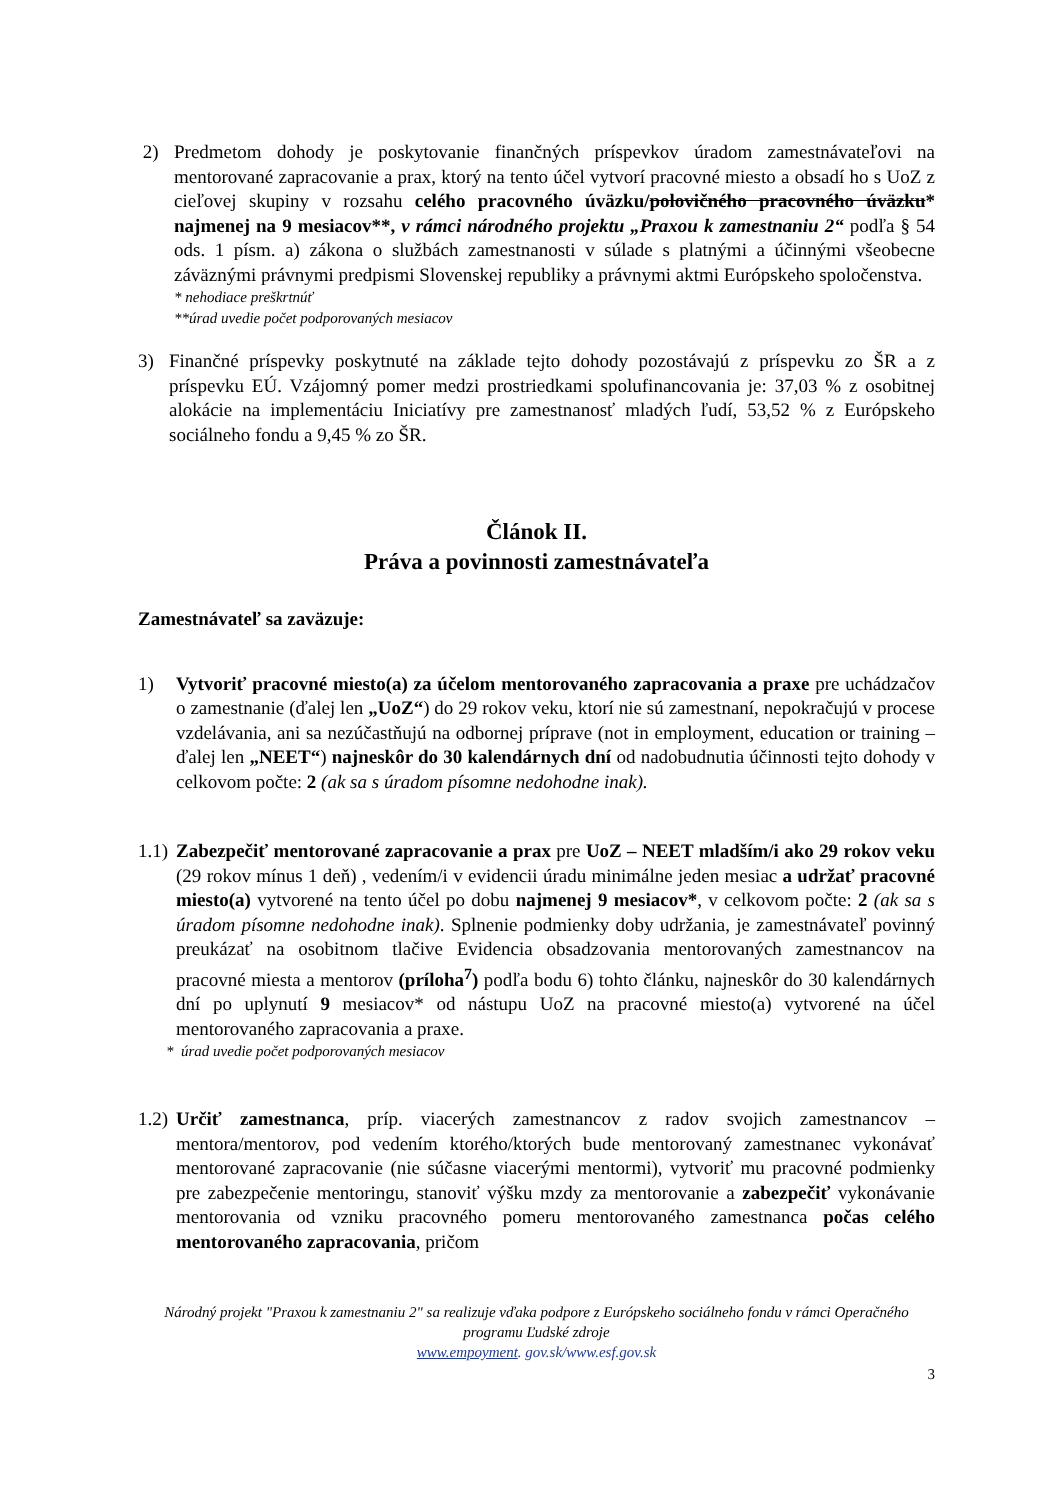2) Predmetom dohody je poskytovanie finančných príspevkov úradom zamestnávateľovi na mentorované zapracovanie a prax, ktorý na tento účel vytvorí pracovné miesto a obsadí ho s UoZ z cieľovej skupiny v rozsahu celého pracovného úväzku/polovičného pracovného úväzku* najmenej na 9 mesiacov**, v rámci národného projektu „Praxou k zamestnaniu 2“ podľa § 54 ods. 1 písm. a) zákona o službách zamestnanosti v súlade s platnými a účinnými všeobecne záväznými právnymi predpismi Slovenskej republiky a právnymi aktmi Európskeho spoločenstva.
* nehodiace preškrtnúť
**úrad uvedie počet podporovaných mesiacov
3) Finančné príspevky poskytnuté na základe tejto dohody pozostávajú z príspevku zo ŠR a z príspevku EÚ. Vzájomný pomer medzi prostriedkami spolufinancovania je: 37,03 % z osobitnej alokácie na implementáciu Iniciatívy pre zamestnanosť mladých ľudí, 53,52 % z Európskeho sociálneho fondu a 9,45 % zo ŠR.
Článok II.
Práva a povinnosti zamestnávateľa
Zamestnávateľ sa zaväzuje:
1) Vytvoriť pracovné miesto(a) za účelom mentorovaného zapracovania a praxe pre uchádzačov o zamestnanie (ďalej len „UoZ“) do 29 rokov veku, ktorí nie sú zamestnaní, nepokračujú v procese vzdelávania, ani sa nezúčastňujú na odbornej príprave (not in employment, education or training – ďalej len „NEET“) najneskôr do 30 kalendárnych dní od nadobudnutia účinnosti tejto dohody v celkovom počte: 2 (ak sa s úradom písomne nedohodne inak).
1.1)
Zabezpečiť mentorované zapracovanie a prax pre UoZ – NEET mladším/i ako 29 rokov veku (29 rokov mínus 1 deň) , vedením/i v evidencii úradu minimálne jeden mesiac a udržať pracovné miesto(a) vytvorené na tento účel po dobu najmenej 9 mesiacov*, v celkovom počte: 2 (ak sa s úradom písomne nedohodne inak). Splnenie podmienky doby udržania, je zamestnávateľ povinný preukázať na osobitnom tlačive Evidencia obsadzovania mentorovaných zamestnancov na pracovné miesta a mentorov (príloha<sup>7</sup>) podľa bodu 6) tohto článku, najneskôr do 30 kalendárnych dní po uplynutí 9 mesiacov* od nástupu UoZ na pracovné miesto(a) vytvorené na účel mentorovaného zapracovania a praxe.
* úrad uvedie počet podporovaných mesiacov
1.2)
Určiť zamestnanca, príp. viacerých zamestnancov z radov svojich zamestnancov – mentora/mentorov, pod vedením ktorého/ktorých bude mentorovaný zamestnanec vykonávať mentorované zapracovanie (nie súčasne viacerými mentormi), vytvoriť mu pracovné podmienky pre zabezpečenie mentoringu, stanoviť výšku mzdy za mentorovanie a zabezpečiť vykonávanie mentorovania od vzniku pracovného pomeru mentorovaného zamestnanca počas celého mentorovaného zapracovania, pričom
Národný projekt "Praxou k zamestnaniu 2" sa realizuje vďaka podpore z Európskeho sociálneho fondu v rámci Operačného programu Ľudské zdroje
www.empoyment. gov.sk/www.esf.gov.sk
3